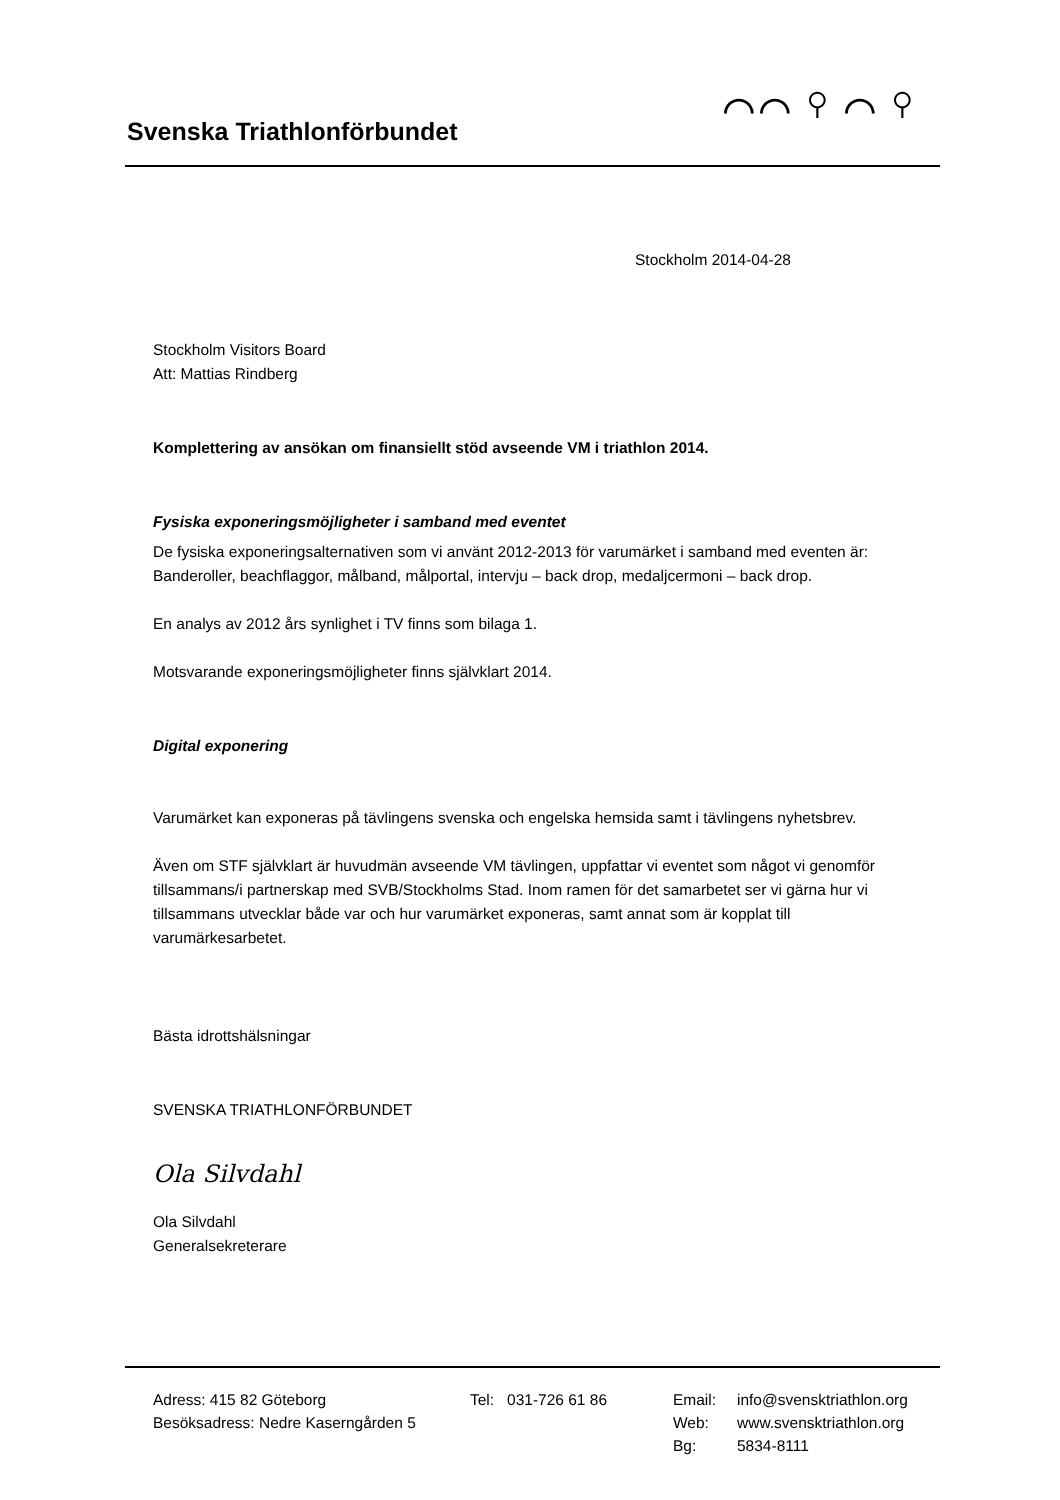Svenska Triathlonförbundet
⌒⌒ ⚲ ⌒ ⚲
Stockholm 2014-04-28
Stockholm Visitors Board
Att: Mattias Rindberg
Komplettering av ansökan om finansiellt stöd avseende VM i triathlon 2014.
Fysiska exponeringsmöjligheter i samband med eventet
De fysiska exponeringsalternativen som vi använt 2012-2013 för varumärket i samband med eventen är:
Banderoller, beachflaggor, målband, målportal, intervju – back drop, medaljcermoni – back drop.
En analys av 2012 års synlighet i TV finns som bilaga 1.
Motsvarande exponeringsmöjligheter finns självklart 2014.
Digital exponering
Varumärket kan exponeras på tävlingens svenska och engelska hemsida samt i tävlingens nyhetsbrev.
Även om STF självklart är huvudmän avseende VM tävlingen, uppfattar vi eventet som något vi genomför tillsammans/i partnerskap med SVB/Stockholms Stad. Inom ramen för det samarbetet ser vi gärna hur vi tillsammans utvecklar både var och hur varumärket exponeras, samt annat som är kopplat till varumärkesarbetet.
Bästa idrottshälsningar
SVENSKA TRIATHLONFÖRBUNDET
Ola Silvdahl
Ola Silvdahl
Generalsekreterare
Adress: 415 82 Göteborg
Besöksadress: Nedre Kaserngården 5
Tel: 031-726 61 86
Email:
Web:
Bg:
info@svensktriathlon.org
www.svensktriathlon.org
5834-8111